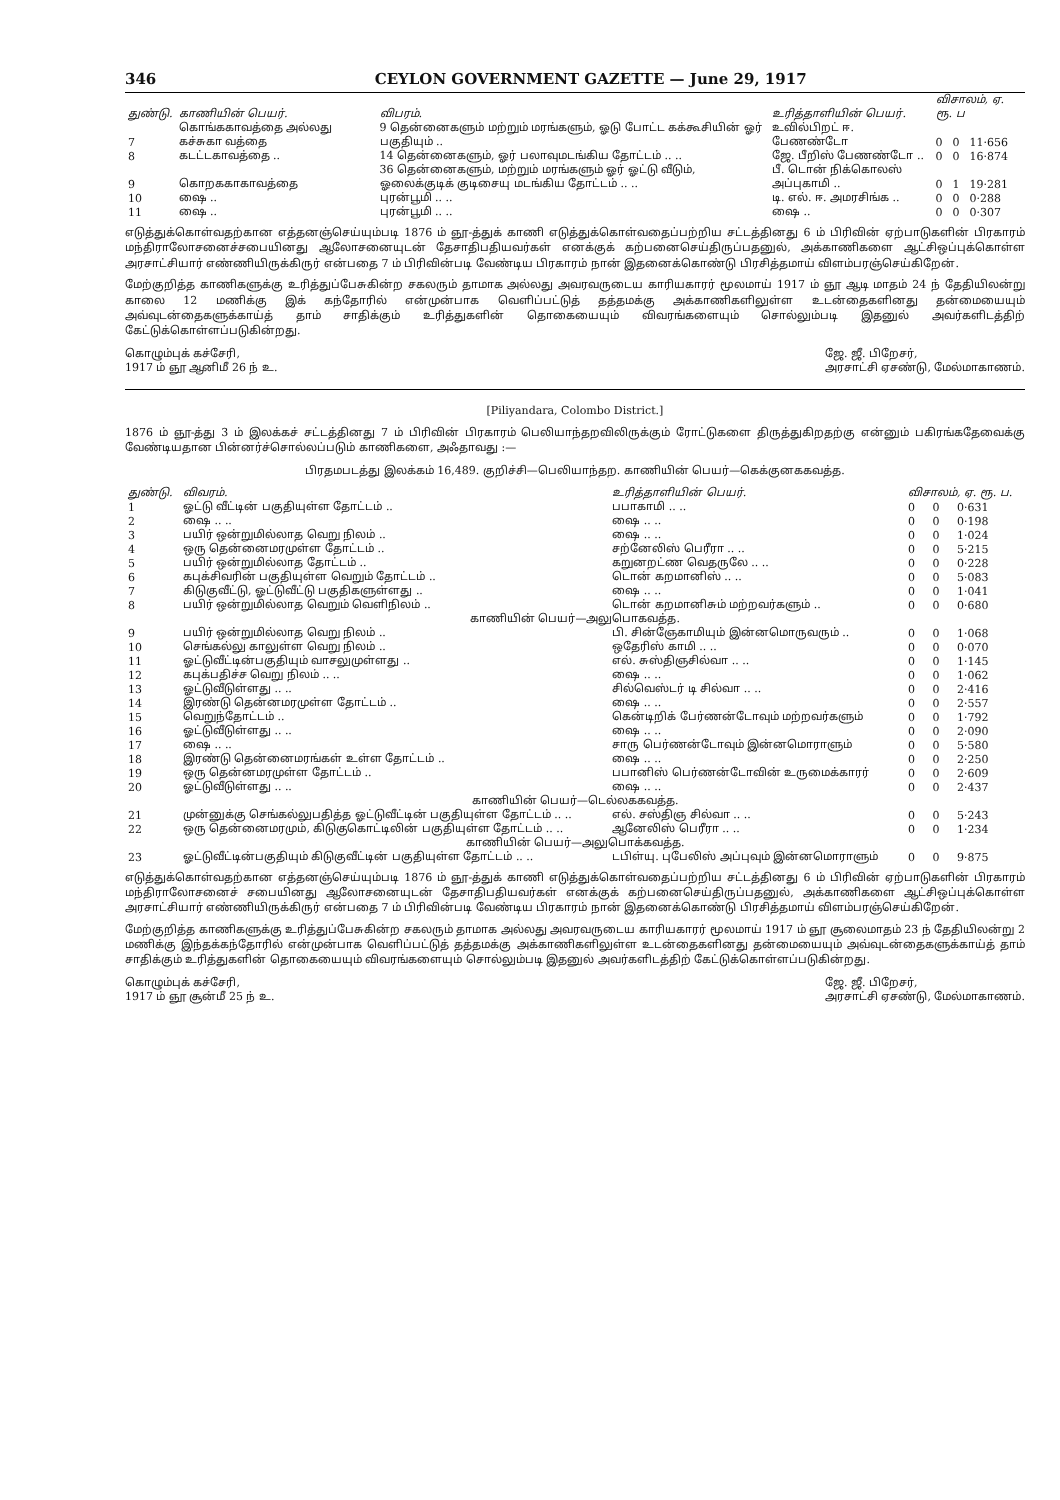346 CEYLON GOVERNMENT GAZETTE — June 29, 1917
| துண்டு. | காணியின் பெயர். | விபரம். | உரித்தாளியின் பெயர். | விசாலம், ஏ. ரூ. ப | | |
| --- | --- | --- | --- | --- | --- | --- |
| 7 | கொங்ககாவத்தை அல்லது கச்சுகா வத்தை | 9 தென்னைகளும் மற்றும் மரங்களும், ஓடு போட்ட கக்கூசியின் ஓர் பகுதியும் .. | உவில்பிறட் ஈ. பேணண்டோ | 0 | 0 | 11·656 |
| 8 | கடட்டகாவத்தை .. | 14 தென்னைகளும், ஓர் பலாவுமடங்கிய தோட்டம் .. .. | ஜே. பீறிஸ் பேணண்டோ .. | 0 | 0 | 16·874 |
| 9 | கொறககாகாவத்தை | 36 தென்னைகளும், மற்றும் மரங்களும் ஓர் ஓட்டு வீடும், ஓலைக்குடிக் குடிசையு மடங்கிய தோட்டம் .. .. | பீ. டொன் நிக்கொலஸ் அப்புகாமி .. | 0 | 1 | 19·281 |
| 10 | ஷை .. | புரன்பூமி .. .. | டி. எல். ஈ. அமரசிங்க .. | 0 | 0 | 0·288 |
| 11 | ஷை .. | புரன்பூமி .. .. | ஷை .. | 0 | 0 | 0·307 |
எடுத்துக்கொள்வதற்கான எத்தனஞ்செய்யும்படி 1876 ம் ஞூ-த்துக் காணி எடுத்துக்கொள்வதைப்பற்றிய சட்டத்தினது 6 ம் பிரிவின் ஏற்பாடுகளின் பிரகாரம் மந்திராலோசனைச்சபையினது ஆலோசனையுடன் தேசாதிபதியவர்கள் எனக்குக் கற்பனைசெய்திருப்பதனுல், அக்காணிகளை ஆட்சிஒப்புக்கொள்ள அரசாட்சியார் எண்ணியிருக்கிருர் என்பதை 7 ம் பிரிவின்படி வேண்டிய பிரகாரம் நான் இதனைக்கொண்டு பிரசித்தமாய் விளம்பரஞ்செய்கிறேன்.
மேற்குறித்த காணிகளுக்கு உரித்துப்பேசுகின்ற சகலரும் தாமாக அல்லது அவரவருடைய காரியகாரர் மூலமாய் 1917 ம் ஞூ ஆடி மாதம் 24 ந் தேதியிலன்று காலை 12 மணிக்கு இக் கந்தோரில் என்முன்பாக வெளிப்பட்டுத் தத்தமக்கு அக்காணிகளிலுள்ள உடன்தைகளினது தன்மையையும் அவ்வுடன்தைகளுக்காய்த் தாம் சாதிக்கும் உரித்துகளின் தொகையையும் விவரங்களையும் சொல்லும்படி இதனுல் அவர்களிடத்திற் கேட்டுக்கொள்ளப்படுகின்றது.
கொழும்புக் கச்சேரி,
1917 ம் ஞூ ஆனிமீ 26 ந் உ.
ஜே. ஜீ. பிறேசர்,
அரசாட்சி ஏசண்டு, மேல்மாகாணம்.
[Piliyandara, Colombo District.]
1876 ம் ஞூ-த்து 3 ம் இலக்கச் சட்டத்தினது 7 ம் பிரிவின் பிரகாரம் பெலியாந்தறவிலிருக்கும் ரோட்டுகளை திருத்துகிறதற்கு என்னும் பகிரங்கதேவைக்கு வேண்டியதான பின்னர்ச்சொல்லப்படும் காணிகளை, அஃதாவது :—
பிரதமபடத்து இலக்கம் 16,489. குறிச்சி—பெலியாந்தற. காணியின் பெயர்—கெக்குனககவத்த.
| துண்டு. | விவரம். | உரித்தாளியின் பெயர். | விசாலம், ஏ. ரூ. ப. | | |
| --- | --- | --- | --- | --- | --- |
| 1 | ஓட்டு வீட்டின் பகுதியுள்ள தோட்டம் .. | பபாகாமி .. .. | 0 | 0 | 0·631 |
| 2 | ஷை .. .. | ஷை .. .. | 0 | 0 | 0·198 |
| 3 | பயிர் ஒன்றுமில்லாத வெறு நிலம் .. | ஷை .. .. | 0 | 0 | 1·024 |
| 4 | ஒரு தென்னைமரமுள்ள தோட்டம் .. | சற்னேலிஸ் பெரீரா .. .. | 0 | 0 | 5·215 |
| 5 | பயிர் ஒன்றுமில்லாத தோட்டம் .. | கறுனறட்ண வெதருலே .. .. | 0 | 0 | 0·228 |
| 6 | கபுக்சிவரின் பகுதியுள்ள வெறும் தோட்டம் .. | டொன் கறமானிஸ் .. .. | 0 | 0 | 5·083 |
| 7 | கிடுகுவீட்டு, ஓட்டுவீட்டு பகுதிகளுள்ளது .. | ஷை .. .. | 0 | 0 | 1·041 |
| 8 | பயிர் ஒன்றுமில்லாத வெறும் வெளிநிலம் .. | டொன் கறமானிசும் மற்றவர்களும் .. | 0 | 0 | 0·680 |
| காணியின் பெயர்—அலுபொகவத்த. | | | | | |
| 9 | பயிர் ஒன்றுமில்லாத வெறு நிலம் .. | பி. சின்ஞேகாமியும் இன்னமொருவரும் .. | 0 | 0 | 1·068 |
| 10 | செங்கல்லு காலுள்ள வெறு நிலம் .. | ஒதேரிஸ் காமி .. .. | 0 | 0 | 0·070 |
| 11 | ஓட்டுவீட்டின்பகுதியும் வாசலுமுள்ளது .. | எல். சுஸ்திஞசில்வா .. .. | 0 | 0 | 1·145 |
| 12 | கபுக்பதிச்ச வெறு நிலம் .. .. | ஷை .. .. | 0 | 0 | 1·062 |
| 13 | ஓட்டுவீடுள்ளது .. .. | சில்வெஸ்டர் டி சில்வா .. .. | 0 | 0 | 2·416 |
| 14 | இரண்டு தென்னமரமுள்ள தோட்டம் .. | ஷை .. .. | 0 | 0 | 2·557 |
| 15 | வெறுந்தோட்டம் .. | கென்டிறிக் பேர்ணன்டோவும் மற்றவர்களும் | 0 | 0 | 1·792 |
| 16 | ஓட்டுவீடுள்ளது .. .. | ஷை .. .. | 0 | 0 | 2·090 |
| 17 | ஷை .. .. | சாரு பெர்ணன்டோவும் இன்னமொராளும் | 0 | 0 | 5·580 |
| 18 | இரண்டு தென்னைமரங்கள் உள்ள தோட்டம் .. | ஷை .. .. | 0 | 0 | 2·250 |
| 19 | ஒரு தென்னமரமுள்ள தோட்டம் .. | பபானிஸ் பெர்ணன்டோவின் உருமைக்காரர் | 0 | 0 | 2·609 |
| 20 | ஓட்டுவீடுள்ளது .. .. | ஷை .. .. | 0 | 0 | 2·437 |
| காணியின் பெயர்—டெல்லககவத்த. | | | | | |
| 21 | முன்னுக்கு செங்கல்லுபதித்த ஓட்டுவீட்டின் பகுதியுள்ள தோட்டம் .. .. | எல். சஸ்திஞ சில்வா .. .. | 0 | 0 | 5·243 |
| 22 | ஒரு தென்னைமரமும், கிடுகுகொட்டிலின் பகுதியுள்ள தோட்டம் .. .. | ஆனேலிஸ் பெரீரா .. .. | 0 | 0 | 1·234 |
| காணியின் பெயர்—அலுபொக்கவத்த. | | | | | |
| 23 | ஓட்டுவீட்டின்பகுதியும் கிடுகுவீட்டின் பகுதியுள்ள தோட்டம் .. .. | டபிள்யு. புபேலிஸ் அப்புவும் இன்னமொராளும் | 0 | 0 | 9·875 |
எடுத்துக்கொள்வதற்கான எத்தனஞ்செய்யும்படி 1876 ம் ஞூ-த்துக் காணி எடுத்துக்கொள்வதைப்பற்றிய சட்டத்தினது 6 ம் பிரிவின் ஏற்பாடுகளின் பிரகாரம் மந்திராலோசனைச் சபையினது ஆலோசனையுடன் தேசாதிபதியவர்கள் எனக்குக் கற்பனைசெய்திருப்பதனுல், அக்காணிகளை ஆட்சிஒப்புக்கொள்ள அரசாட்சியார் எண்ணியிருக்கிருர் என்பதை 7 ம் பிரிவின்படி வேண்டிய பிரகாரம் நான் இதனைக்கொண்டு பிரசித்தமாய் விளம்பரஞ்செய்கிறேன்.
மேற்குறித்த காணிகளுக்கு உரித்துப்பேசுகின்ற சகலரும் தாமாக அல்லது அவரவருடைய காரியகாரர் மூலமாய் 1917 ம் ஞூ சூலைமாதம் 23 ந் தேதியிலன்று 2 மணிக்கு இந்தக்கந்தோரில் என்முன்பாக வெளிப்பட்டுத் தத்தமக்கு அக்காணிகளிலுள்ள உடன்தைகளினது தன்மையையும் அவ்வுடன்தைகளுக்காய்த் தாம் சாதிக்கும் உரித்துகளின் தொகையையும் விவரங்களையும் சொல்லும்படி இதனுல் அவர்களிடத்திற் கேட்டுக்கொள்ளப்படுகின்றது.
கொழும்புக் கச்சேரி,
1917 ம் ஞூ சூன்மீ 25 ந் உ.
ஜே. ஜீ. பிறேசர்,
அரசாட்சி ஏசண்டு, மேல்மாகாணம்.